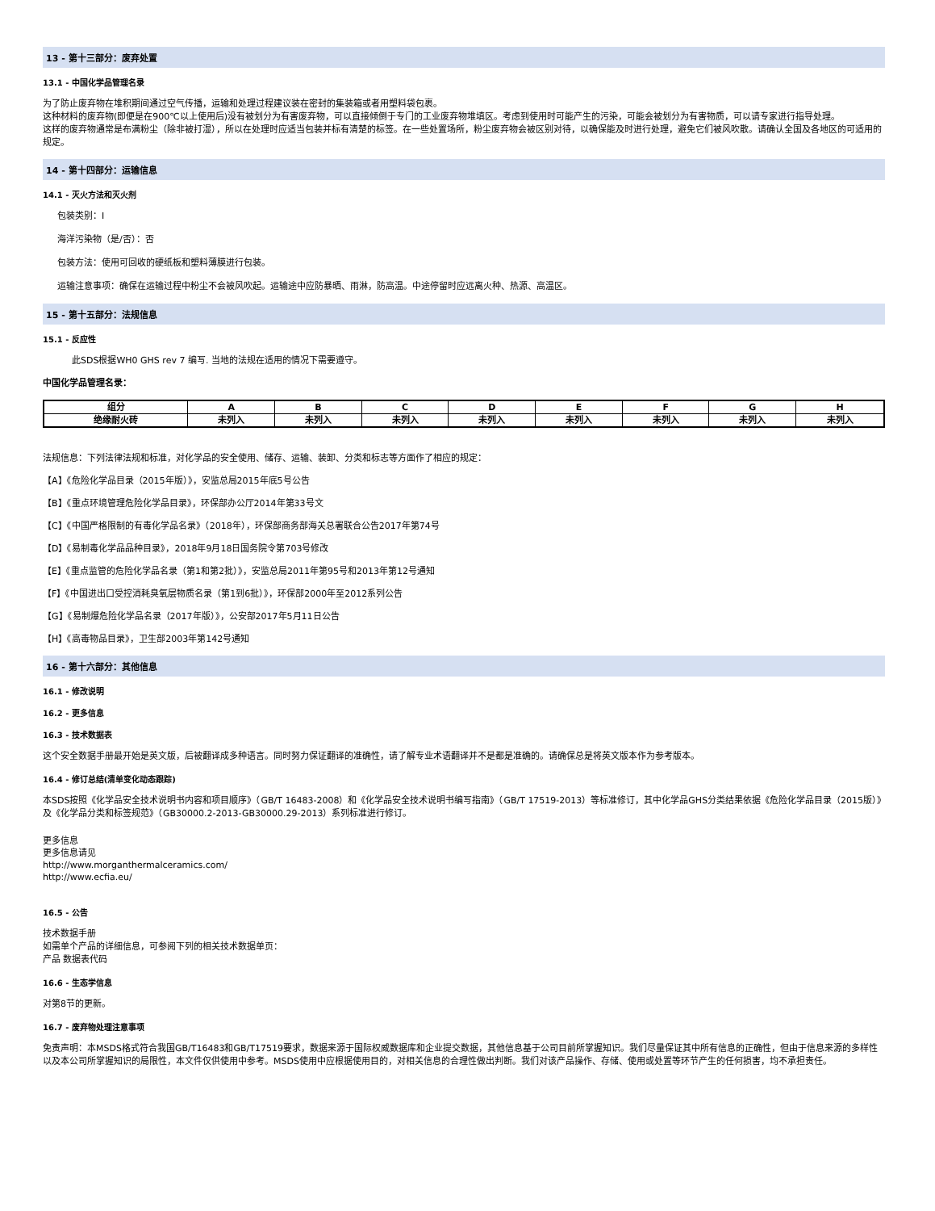13 - 第十三部分：废弃处置
13.1 - 中国化学品管理名录
为了防止废弃物在堆积期间通过空气传播，运输和处理过程建议装在密封的集装箱或者用塑料袋包裹。
这种材料的废弃物(即便是在900℃以上使用后)没有被划分为有害废弃物，可以直接倾倒于专门的工业废弃物堆填区。考虑到使用时可能产生的污染，可能会被划分为有害物质，可以请专家进行指导处理。
这样的废弃物通常是布满粉尘（除非被打湿），所以在处理时应适当包装并标有清楚的标签。在一些处置场所，粉尘废弃物会被区别对待，以确保能及时进行处理，避免它们被风吹散。请确认全国及各地区的可适用的规定。
14 - 第十四部分：运输信息
14.1 - 灭火方法和灭火剂
包装类别：I
海洋污染物（是/否）：否
包装方法：使用可回收的硬纸板和塑料薄膜进行包装。
运输注意事项：确保在运输过程中粉尘不会被风吹起。运输途中应防暴晒、雨淋，防高温。中途停留时应远离火种、热源、高温区。
15 - 第十五部分：法规信息
15.1 - 反应性
此SDS根据WH0 GHS rev 7 编写. 当地的法规在适用的情况下需要遵守。
中国化学品管理名录：
| 组分 | A | B | C | D | E | F | G | H |
| --- | --- | --- | --- | --- | --- | --- | --- | --- |
| 绝缘耐火砖 | 未列入 | 未列入 | 未列入 | 未列入 | 未列入 | 未列入 | 未列入 | 未列入 |
法规信息：下列法律法规和标准，对化学品的安全使用、储存、运输、装卸、分类和标志等方面作了相应的规定：
【A】《危险化学品目录（2015年版）》，安监总局2015年底5号公告
【B】《重点环境管理危险化学品目录》，环保部办公厅2014年第33号文
【C】《中国严格限制的有毒化学品名录》（2018年），环保部商务部海关总署联合公告2017年第74号
【D】《易制毒化学品品种目录》，2018年9月18日国务院令第703号修改
【E】《重点监管的危险化学品名录（第1和第2批）》，安监总局2011年第95号和2013年第12号通知
【F】《中国进出口受控消耗臭氧层物质名录（第1到6批）》，环保部2000年至2012系列公告
【G】《易制爆危险化学品名录（2017年版）》，公安部2017年5月11日公告
【H】《高毒物品目录》，卫生部2003年第142号通知
16 - 第十六部分：其他信息
16.1 - 修改说明
16.2 - 更多信息
16.3 - 技术数据表
这个安全数据手册最开始是英文版，后被翻译成多种语言。同时努力保证翻译的准确性，请了解专业术语翻译并不是都是准确的。请确保总是将英文版本作为参考版本。
16.4 - 修订总结(清单变化动态跟踪)
本SDS按照《化学品安全技术说明书内容和项目顺序》（GB/T 16483-2008）和《化学品安全技术说明书编写指南》（GB/T 17519-2013）等标准修订，其中化学品GHS分类结果依据《危险化学品目录（2015版）》及《化学品分类和标签规范》（GB30000.2-2013-GB30000.29-2013）系列标准进行修订。
更多信息
更多信息请见
http://www.morganthermalceramics.com/
http://www.ecfia.eu/
16.5 - 公告
技术数据手册
如需单个产品的详细信息，可参阅下列的相关技术数据单页：
产品 数据表代码
16.6 - 生态学信息
对第8节的更新。
16.7 - 废弃物处理注意事项
免责声明：本MSDS格式符合我国GB/T16483和GB/T17519要求，数据来源于国际权威数据库和企业提交数据，其他信息基于公司目前所掌握知识。我们尽量保证其中所有信息的正确性，但由于信息来源的多样性以及本公司所掌握知识的局限性，本文件仅供使用中参考。MSDS使用中应根据使用目的，对相关信息的合理性做出判断。我们对该产品操作、存储、使用或处置等环节产生的任何损害，均不承担责任。